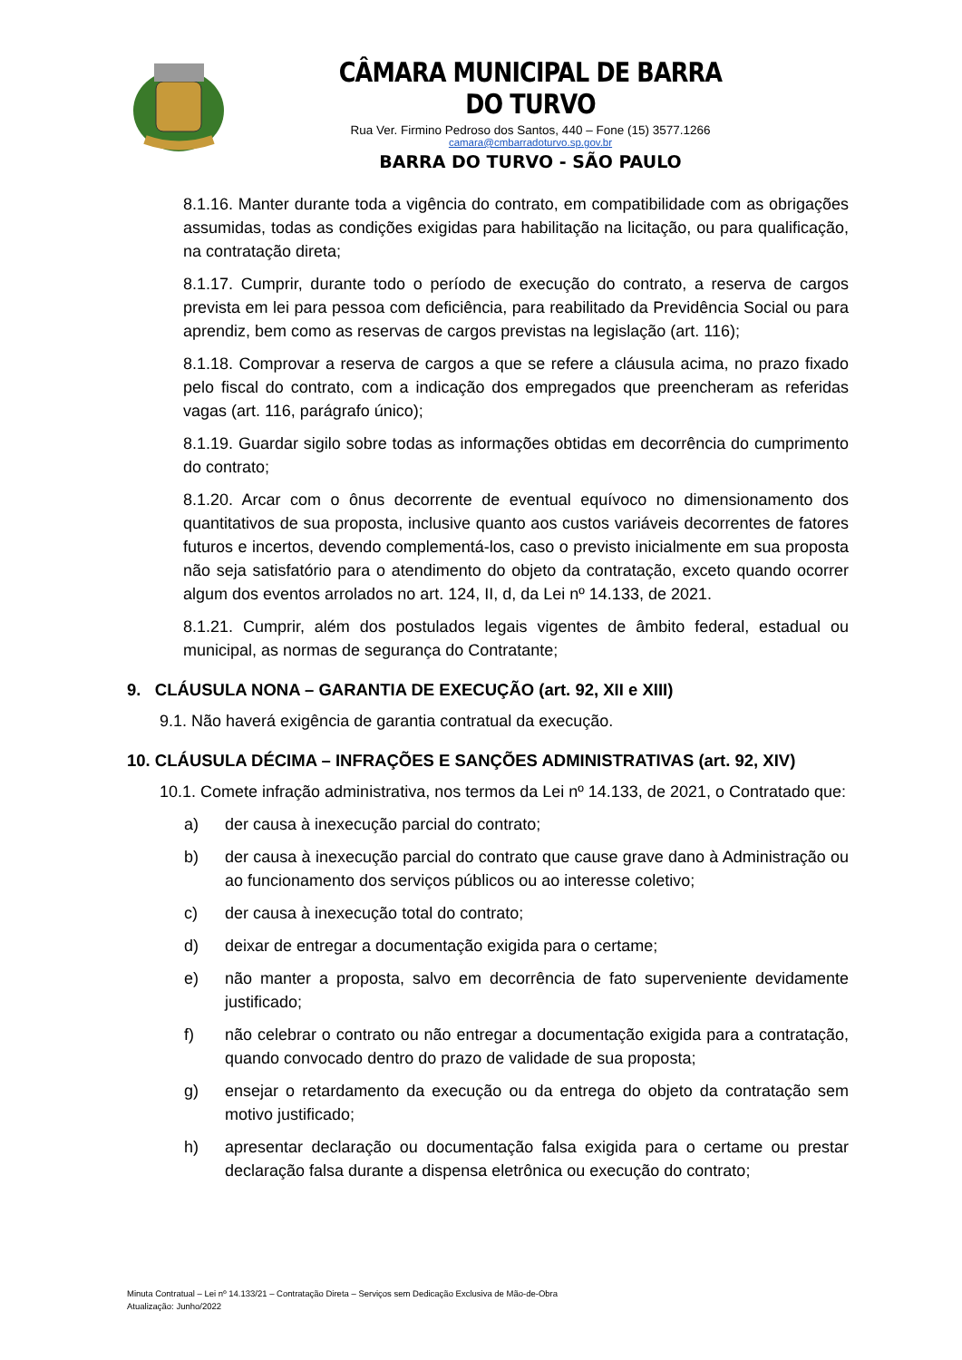CÂMARA MUNICIPAL DE BARRA DO TURVO
Rua Ver. Firmino Pedroso dos Santos, 440 – Fone (15) 3577.1266
camara@cmbarradoturvo.sp.gov.br
BARRA DO TURVO - SÃO PAULO
8.1.16. Manter durante toda a vigência do contrato, em compatibilidade com as obrigações assumidas, todas as condições exigidas para habilitação na licitação, ou para qualificação, na contratação direta;
8.1.17. Cumprir, durante todo o período de execução do contrato, a reserva de cargos prevista em lei para pessoa com deficiência, para reabilitado da Previdência Social ou para aprendiz, bem como as reservas de cargos previstas na legislação (art. 116);
8.1.18. Comprovar a reserva de cargos a que se refere a cláusula acima, no prazo fixado pelo fiscal do contrato, com a indicação dos empregados que preencheram as referidas vagas (art. 116, parágrafo único);
8.1.19. Guardar sigilo sobre todas as informações obtidas em decorrência do cumprimento do contrato;
8.1.20. Arcar com o ônus decorrente de eventual equívoco no dimensionamento dos quantitativos de sua proposta, inclusive quanto aos custos variáveis decorrentes de fatores futuros e incertos, devendo complementá-los, caso o previsto inicialmente em sua proposta não seja satisfatório para o atendimento do objeto da contratação, exceto quando ocorrer algum dos eventos arrolados no art. 124, II, d, da Lei nº 14.133, de 2021.
8.1.21. Cumprir, além dos postulados legais vigentes de âmbito federal, estadual ou municipal, as normas de segurança do Contratante;
9. CLÁUSULA NONA – GARANTIA DE EXECUÇÃO (art. 92, XII e XIII)
9.1. Não haverá exigência de garantia contratual da execução.
10. CLÁUSULA DÉCIMA – INFRAÇÕES E SANÇÕES ADMINISTRATIVAS (art. 92, XIV)
10.1. Comete infração administrativa, nos termos da Lei nº 14.133, de 2021, o Contratado que:
a) der causa à inexecução parcial do contrato;
b) der causa à inexecução parcial do contrato que cause grave dano à Administração ou ao funcionamento dos serviços públicos ou ao interesse coletivo;
c) der causa à inexecução total do contrato;
d) deixar de entregar a documentação exigida para o certame;
e) não manter a proposta, salvo em decorrência de fato superveniente devidamente justificado;
f) não celebrar o contrato ou não entregar a documentação exigida para a contratação, quando convocado dentro do prazo de validade de sua proposta;
g) ensejar o retardamento da execução ou da entrega do objeto da contratação sem motivo justificado;
h) apresentar declaração ou documentação falsa exigida para o certame ou prestar declaração falsa durante a dispensa eletrônica ou execução do contrato;
Minuta Contratual – Lei nº 14.133/21 – Contratação Direta – Serviços sem Dedicação Exclusiva de Mão-de-Obra
Atualização: Junho/2022